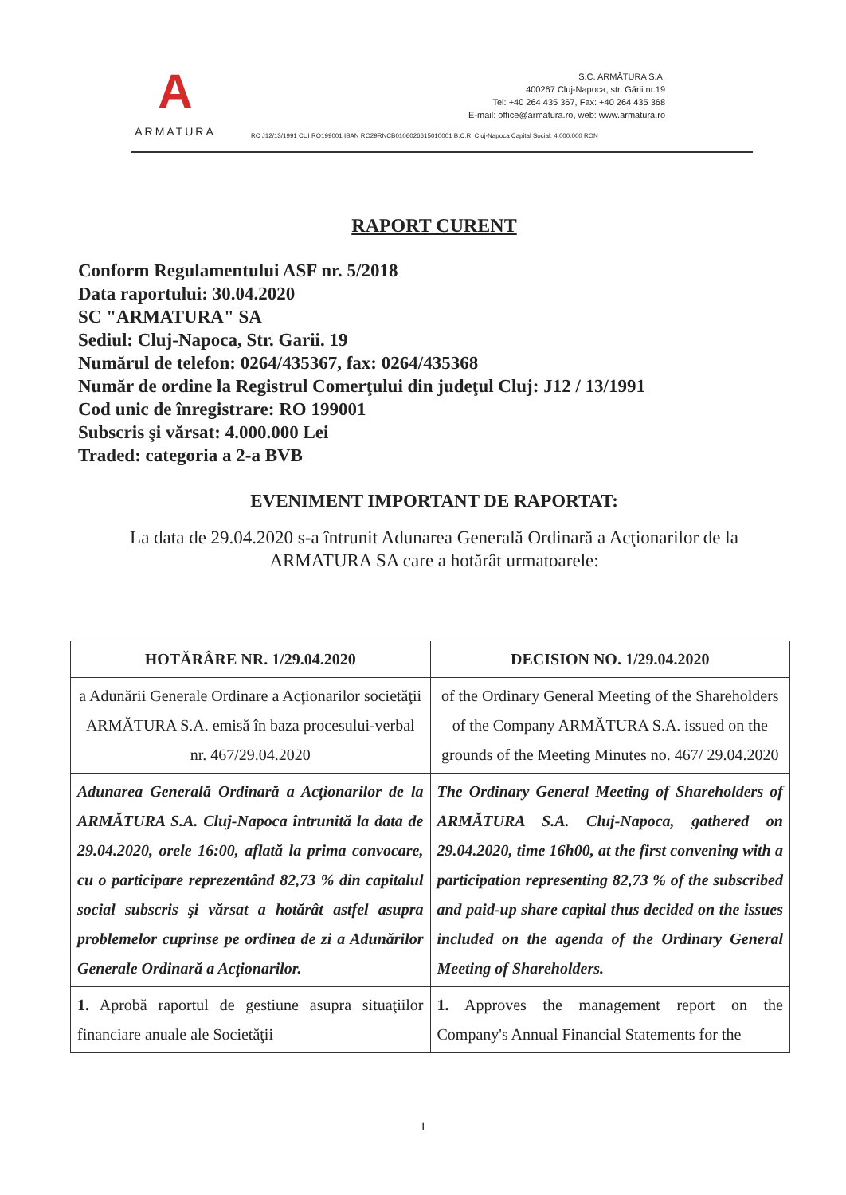A
ARMATURA
S.C. ARMĂTURA S.A.
400267 Cluj-Napoca, str. Gării nr.19
Tel: +40 264 435 367, Fax: +40 264 435 368
E-mail: office@armatura.ro, web: www.armatura.ro
RC J12/13/1991 CUI RO199001 IBAN RO29RNCB0106026615010001 B.C.R. Cluj-Napoca Capital Social: 4.000.000 RON
RAPORT CURENT
Conform Regulamentului ASF nr. 5/2018
Data raportului: 30.04.2020
SC "ARMATURA" SA
Sediul: Cluj-Napoca, Str. Garii. 19
Numărul de telefon: 0264/435367, fax: 0264/435368
Număr de ordine la Registrul Comerţului din judeţul Cluj: J12 / 13/1991
Cod unic de înregistrare: RO 199001
Subscris şi vărsat: 4.000.000 Lei
Traded: categoria a 2-a BVB
EVENIMENT IMPORTANT DE RAPORTAT:
La data de 29.04.2020 s-a întrunit Adunarea Generală Ordinară a Acţionarilor de la ARMATURA SA care a hotărât urmatoarele:
| HOTĂRÂRE NR. 1/29.04.2020 | DECISION NO. 1/29.04.2020 |
| --- | --- |
| a Adunării Generale Ordinare a Acţionarilor societăţii ARMĂTURA S.A. emisă în baza procesului-verbal nr. 467/29.04.2020 | of the Ordinary General Meeting of the Shareholders of the Company ARMĂTURA S.A. issued on the grounds of the Meeting Minutes no. 467/ 29.04.2020 |
| Adunarea Generală Ordinară a Acţionarilor de la ARMĂTURA S.A. Cluj-Napoca întrunită la data de 29.04.2020, orele 16:00, aflată la prima convocare, cu o participare reprezentând 82,73 % din capitalul social subscris şi vărsat a hotărât astfel asupra problemelor cuprinse pe ordinea de zi a Adunărilor Generale Ordinară a Acţionarilor. | The Ordinary General Meeting of Shareholders of ARMĂTURA S.A. Cluj-Napoca, gathered on 29.04.2020, time 16h00, at the first convening with a participation representing 82,73 % of the subscribed and paid-up share capital thus decided on the issues included on the agenda of the Ordinary General Meeting of Shareholders. |
| 1. Aprobă raportul de gestiune asupra situaţiilor financiare anuale ale Societăţii | 1. Approves the management report on the Company's Annual Financial Statements for the |
1